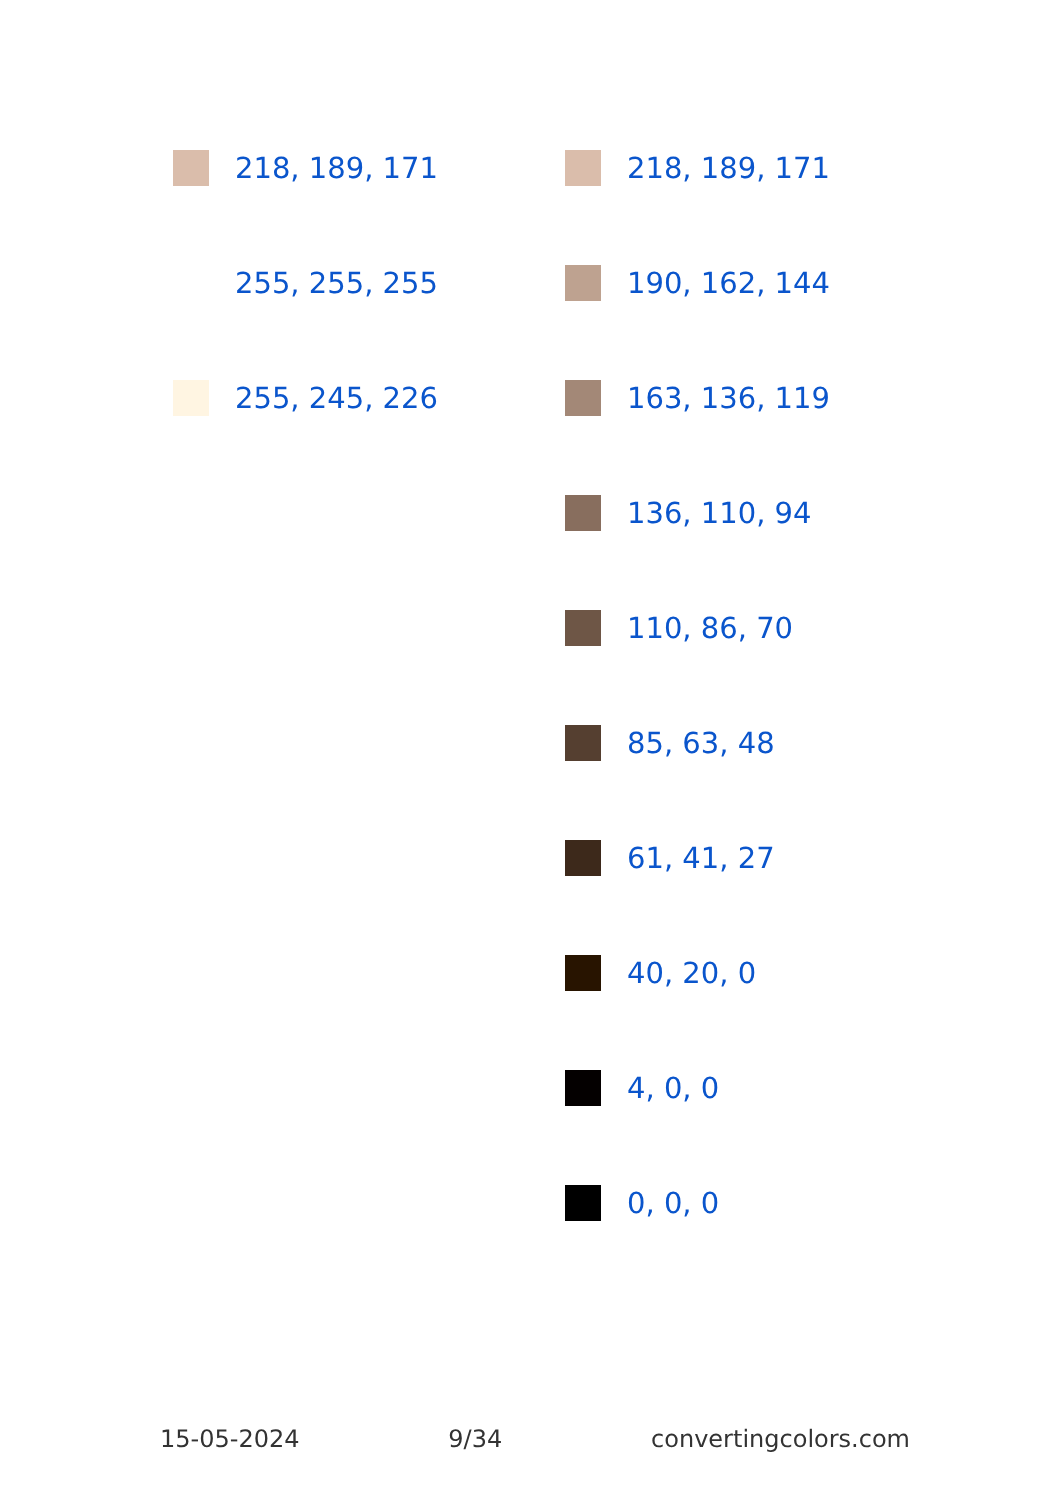218, 189, 171
255, 255, 255
255, 245, 226
218, 189, 171
190, 162, 144
163, 136, 119
136, 110, 94
110, 86, 70
85, 63, 48
61, 41, 27
40, 20, 0
4, 0, 0
0, 0, 0
15-05-2024 9/34 convertingcolors.com